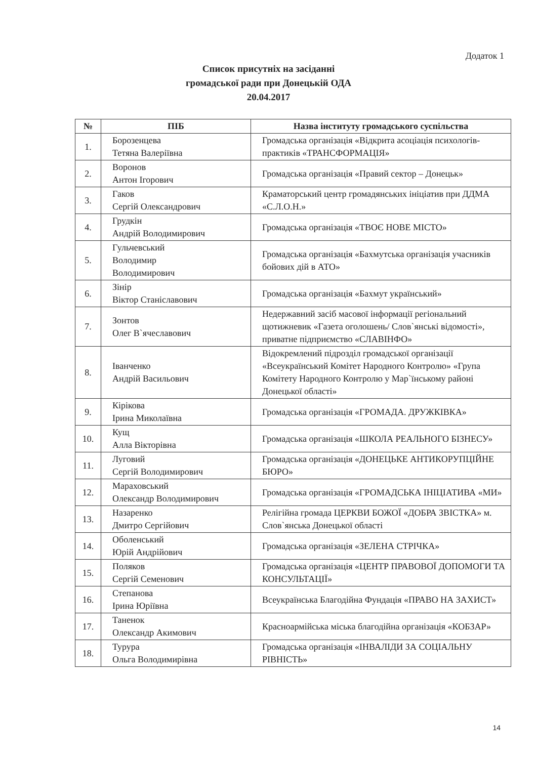Додаток 1
Список присутніх на засіданні
громадської ради при Донецькій ОДА
20.04.2017
| № | ПІБ | Назва інституту громадського суспільства |
| --- | --- | --- |
| 1. | Борозенцева Тетяна Валеріївна | Громадська організація «Відкрита асоціація психологів-практиків «ТРАНСФОРМАЦІЯ» |
| 2. | Воронов Антон Ігорович | Громадська організація «Правий сектор – Донецьк» |
| 3. | Гаков Сергій Олександрович | Краматорський центр громадянських ініціатив при ДДМА «С.Л.О.Н.» |
| 4. | Грудкін Андрій Володимирович | Громадська організація «ТВОЄ НОВЕ МІСТО» |
| 5. | Гульчевський Володимир Володимирович | Громадська організація «Бахмутська організація учасників бойових дій в АТО» |
| 6. | Зінір Віктор Станіславович | Громадська організація «Бахмут український» |
| 7. | Зонтов Олег В`ячеславович | Недержавний засіб масової інформації регіональний щотижневик «Газета оголошень/ Слов`янські відомості», приватне підприємство «СЛАВІНФО» |
| 8. | Іванченко Андрій Васильович | Відокремлений підрозділ громадської організації «Всеукраїнський Комітет Народного Контролю» «Група Комітету Народного Контролю у Мар`їнському районі Донецької області» |
| 9. | Кірікова Ірина Миколаївна | Громадська організація «ГРОМАДА. ДРУЖКІВКА» |
| 10. | Кущ Алла Вікторівна | Громадська організація «ШКОЛА РЕАЛЬНОГО БІЗНЕСУ» |
| 11. | Луговий Сергій Володимирович | Громадська організація «ДОНЕЦЬКЕ АНТИКОРУПЦІЙНЕ БЮРО» |
| 12. | Мараховський Олександр Володимирович | Громадська організація «ГРОМАДСЬКА ІНІЦІАТИВА «МИ» |
| 13. | Назаренко Дмитро Сергійович | Релігійна громада ЦЕРКВИ БОЖОЇ «ДОБРА ЗВІСТКА» м. Слов`янська Донецької області |
| 14. | Оболенський Юрій Андрійович | Громадська організація «ЗЕЛЕНА СТРІЧКА» |
| 15. | Поляков Сергій Семенович | Громадська організація «ЦЕНТР ПРАВОВОЇ ДОПОМОГИ ТА КОНСУЛЬТАЦІЇ» |
| 16. | Степанова Ірина Юріївна | Всеукраїнська Благодійна Фундація «ПРАВО НА ЗАХИСТ» |
| 17. | Таненок Олександр Акимович | Красноармійська міська благодійна організація «КОБЗАР» |
| 18. | Турура Ольга Володимирівна | Громадська організація «ІНВАЛІДИ ЗА СОЦІАЛЬНУ РІВНІСТЬ» |
14